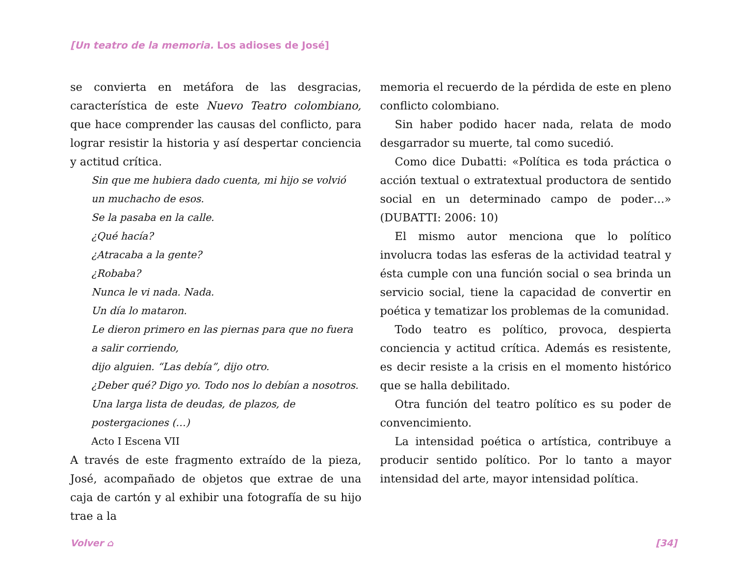[Un teatro de la memoria. Los adioses de José]
se convierta en metáfora de las desgracias, característica de este Nuevo Teatro colombiano, que hace comprender las causas del conflicto, para lograr resistir la historia y así despertar conciencia y actitud crítica.
Sin que me hubiera dado cuenta, mi hijo se volvió un muchacho de esos.
Se la pasaba en la calle.
¿Qué hacía?
¿Atracaba a la gente?
¿Robaba?
Nunca le vi nada. Nada.
Un día lo mataron.
Le dieron primero en las piernas para que no fuera a salir corriendo,
dijo alguien. “Las debía”, dijo otro.
¿Deber qué? Digo yo. Todo nos lo debían a nosotros.
Una larga lista de deudas, de plazos, de postergaciones (…)
Acto I Escena VII
A través de este fragmento extraído de la pieza, José, acompañado de objetos que extrae de una caja de cartón y al exhibir una fotografía de su hijo trae a la
memoria el recuerdo de la pérdida de este en pleno conflicto colombiano.
Sin haber podido hacer nada, relata de modo desgarrador su muerte, tal como sucedió.
Como dice Dubatti: «Política es toda práctica o acción textual o extratextual productora de sentido social en un determinado campo de poder…» (DUBATTI: 2006: 10)
El mismo autor menciona que lo político involucra todas las esferas de la actividad teatral y ésta cumple con una función social o sea brinda un servicio social, tiene la capacidad de convertir en poética y tematizar los problemas de la comunidad.
Todo teatro es político, provoca, despierta conciencia y actitud crítica. Además es resistente, es decir resiste a la crisis en el momento histórico que se halla debilitado.
Otra función del teatro político es su poder de convencimiento.
La intensidad poética o artística, contribuye a producir sentido político. Por lo tanto a mayor intensidad del arte, mayor intensidad política.
Volver ⌂ [34]